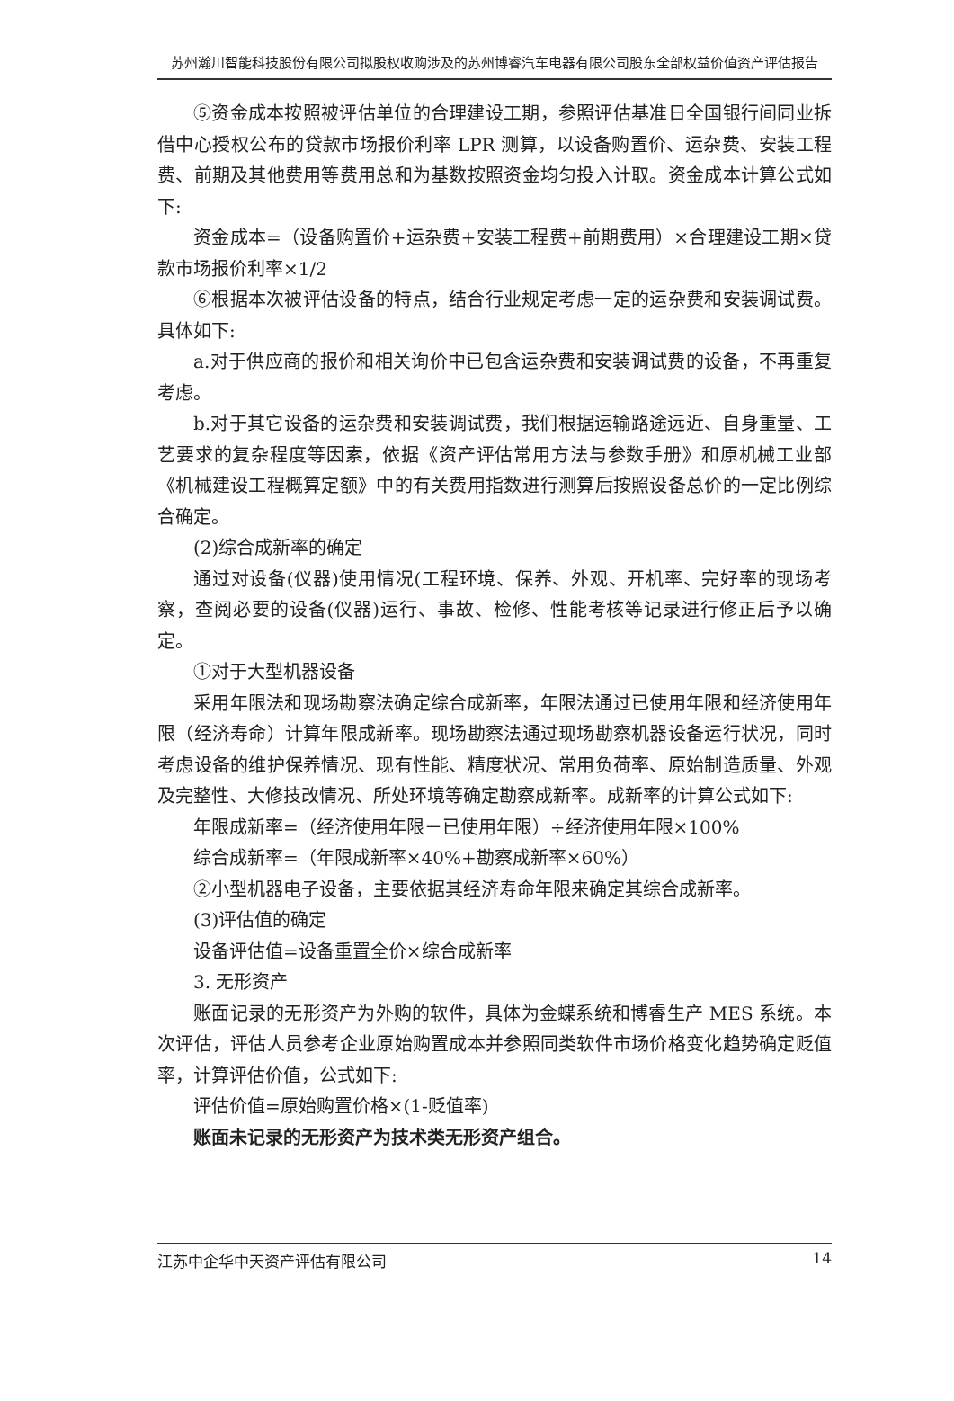苏州瀚川智能科技股份有限公司拟股权收购涉及的苏州博睿汽车电器有限公司股东全部权益价值资产评估报告
⑤资金成本按照被评估单位的合理建设工期，参照评估基准日全国银行间同业拆借中心授权公布的贷款市场报价利率 LPR 测算，以设备购置价、运杂费、安装工程费、前期及其他费用等费用总和为基数按照资金均匀投入计取。资金成本计算公式如下:
资金成本=（设备购置价+运杂费+安装工程费+前期费用）×合理建设工期×贷款市场报价利率×1/2
⑥根据本次被评估设备的特点，结合行业规定考虑一定的运杂费和安装调试费。具体如下:
a.对于供应商的报价和相关询价中已包含运杂费和安装调试费的设备，不再重复考虑。
b.对于其它设备的运杂费和安装调试费，我们根据运输路途远近、自身重量、工艺要求的复杂程度等因素，依据《资产评估常用方法与参数手册》和原机械工业部《机械建设工程概算定额》中的有关费用指数进行测算后按照设备总价的一定比例综合确定。
(2)综合成新率的确定
通过对设备(仪器)使用情况(工程环境、保养、外观、开机率、完好率的现场考察，查阅必要的设备(仪器)运行、事故、检修、性能考核等记录进行修正后予以确定。
①对于大型机器设备
采用年限法和现场勘察法确定综合成新率，年限法通过已使用年限和经济使用年限（经济寿命）计算年限成新率。现场勘察法通过现场勘察机器设备运行状况，同时考虑设备的维护保养情况、现有性能、精度状况、常用负荷率、原始制造质量、外观及完整性、大修技改情况、所处环境等确定勘察成新率。成新率的计算公式如下:
年限成新率=（经济使用年限－已使用年限）÷经济使用年限×100%
综合成新率=（年限成新率×40%+勘察成新率×60%）
②小型机器电子设备，主要依据其经济寿命年限来确定其综合成新率。
(3)评估值的确定
设备评估值=设备重置全价×综合成新率
3. 无形资产
账面记录的无形资产为外购的软件，具体为金蝶系统和博睿生产 MES 系统。本次评估，评估人员参考企业原始购置成本并参照同类软件市场价格变化趋势确定贬值率，计算评估价值，公式如下:
评估价值=原始购置价格×(1-贬值率)
账面未记录的无形资产为技术类无形资产组合。
江苏中企华中天资产评估有限公司 14